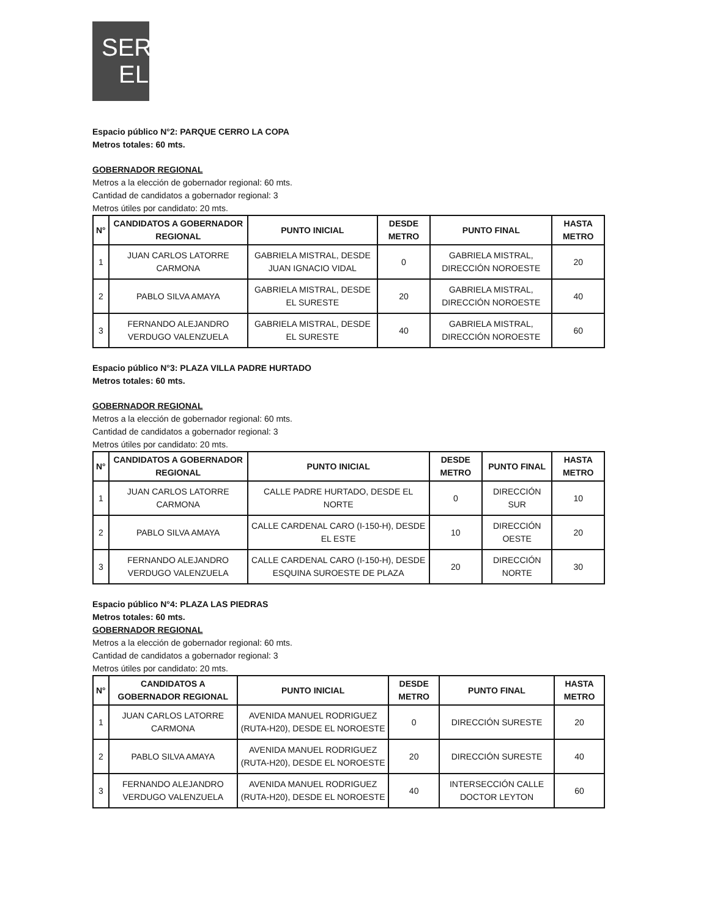SER
EL
Espacio público N°2: PARQUE CERRO LA COPA
Metros totales: 60 mts.
GOBERNADOR REGIONAL
Metros a la elección de gobernador regional: 60 mts.
Cantidad de candidatos a gobernador regional: 3
Metros útiles por candidato: 20 mts.
| N° | CANDIDATOS A GOBERNADOR REGIONAL | PUNTO INICIAL | DESDE METRO | PUNTO FINAL | HASTA METRO |
| --- | --- | --- | --- | --- | --- |
| 1 | JUAN CARLOS LATORRE CARMONA | GABRIELA MISTRAL, DESDE JUAN IGNACIO VIDAL | 0 | GABRIELA MISTRAL, DIRECCIÓN NOROESTE | 20 |
| 2 | PABLO SILVA AMAYA | GABRIELA MISTRAL, DESDE EL SURESTE | 20 | GABRIELA MISTRAL, DIRECCIÓN NOROESTE | 40 |
| 3 | FERNANDO ALEJANDRO VERDUGO VALENZUELA | GABRIELA MISTRAL, DESDE EL SURESTE | 40 | GABRIELA MISTRAL, DIRECCIÓN NOROESTE | 60 |
Espacio público N°3: PLAZA VILLA PADRE HURTADO
Metros totales: 60 mts.
GOBERNADOR REGIONAL
Metros a la elección de gobernador regional: 60 mts.
Cantidad de candidatos a gobernador regional: 3
Metros útiles por candidato: 20 mts.
| N° | CANDIDATOS A GOBERNADOR REGIONAL | PUNTO INICIAL | DESDE METRO | PUNTO FINAL | HASTA METRO |
| --- | --- | --- | --- | --- | --- |
| 1 | JUAN CARLOS LATORRE CARMONA | CALLE PADRE HURTADO, DESDE EL NORTE | 0 | DIRECCIÓN SUR | 10 |
| 2 | PABLO SILVA AMAYA | CALLE CARDENAL CARO (I-150-H), DESDE EL ESTE | 10 | DIRECCIÓN OESTE | 20 |
| 3 | FERNANDO ALEJANDRO VERDUGO VALENZUELA | CALLE CARDENAL CARO (I-150-H), DESDE ESQUINA SUROESTE DE PLAZA | 20 | DIRECCIÓN NORTE | 30 |
Espacio público N°4: PLAZA LAS PIEDRAS
Metros totales: 60 mts.
GOBERNADOR REGIONAL
Metros a la elección de gobernador regional: 60 mts.
Cantidad de candidatos a gobernador regional: 3
Metros útiles por candidato: 20 mts.
| N° | CANDIDATOS A GOBERNADOR REGIONAL | PUNTO INICIAL | DESDE METRO | PUNTO FINAL | HASTA METRO |
| --- | --- | --- | --- | --- | --- |
| 1 | JUAN CARLOS LATORRE CARMONA | AVENIDA MANUEL RODRIGUEZ (RUTA-H20), DESDE EL NOROESTE | 0 | DIRECCIÓN SURESTE | 20 |
| 2 | PABLO SILVA AMAYA | AVENIDA MANUEL RODRIGUEZ (RUTA-H20), DESDE EL NOROESTE | 20 | DIRECCIÓN SURESTE | 40 |
| 3 | FERNANDO ALEJANDRO VERDUGO VALENZUELA | AVENIDA MANUEL RODRIGUEZ (RUTA-H20), DESDE EL NOROESTE | 40 | INTERSECCIÓN CALLE DOCTOR LEYTON | 60 |